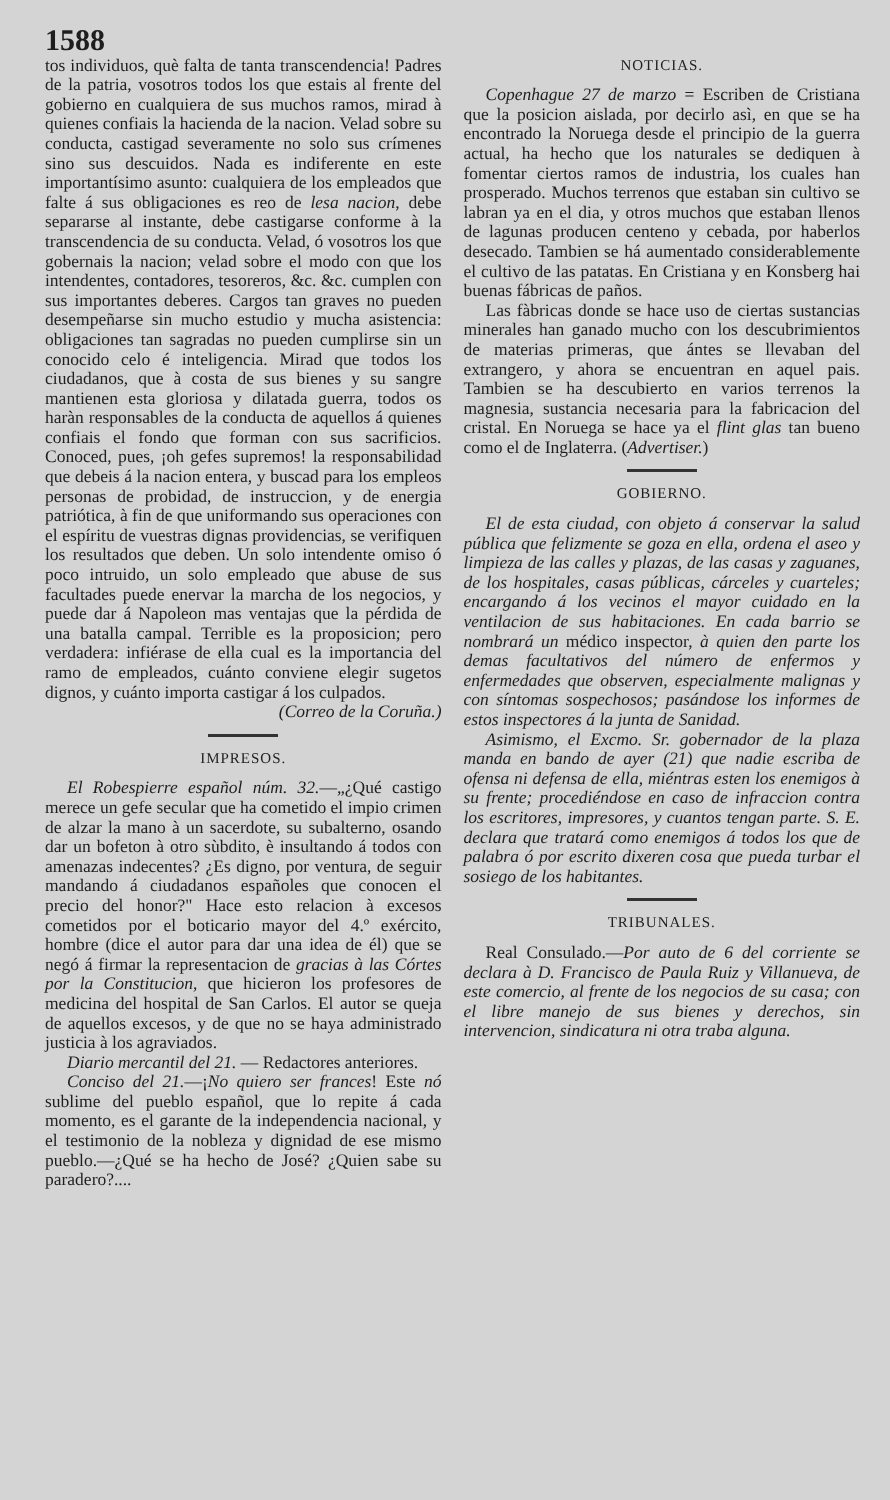1588
tos individuos, què falta de tanta transcendencia! Padres de la patria, vosotros todos los que estais al frente del gobierno en cualquiera de sus muchos ramos, mirad à quienes confiais la hacienda de la nacion. Velad sobre su conducta, castigad severamente no solo sus crímenes sino sus descuidos. Nada es indiferente en este importantísimo asunto: cualquiera de los empleados que falte á sus obligaciones es reo de lesa nacion, debe separarse al instante, debe castigarse conforme à la transcendencia de su conducta. Velad, ó vosotros los que gobernais la nacion; velad sobre el modo con que los intendentes, contadores, tesoreros, &c. &c. cumplen con sus importantes deberes. Cargos tan graves no pueden desempeñarse sin mucho estudio y mucha asistencia: obligaciones tan sagradas no pueden cumplirse sin un conocido celo é inteligencia. Mirad que todos los ciudadanos, que à costa de sus bienes y su sangre mantienen esta gloriosa y dilatada guerra, todos os haràn responsables de la conducta de aquellos á quienes confiais el fondo que forman con sus sacrificios. Conoced, pues, ¡oh gefes supremos! la responsabilidad que debeis á la nacion entera, y buscad para los empleos personas de probidad, de instruccion, y de energia patriótica, à fin de que uniformando sus operaciones con el espíritu de vuestras dignas providencias, se verifiquen los resultados que deben. Un solo intendente omiso ó poco intruido, un solo empleado que abuse de sus facultades puede enervar la marcha de los negocios, y puede dar á Napoleon mas ventajas que la pérdida de una batalla campal. Terrible es la proposicion; pero verdadera: infiérase de ella cual es la importancia del ramo de empleados, cuánto conviene elegir sugetos dignos, y cuánto importa castigar á los culpados.
(Correo de la Coruña.)
IMPRESOS.
El Robespierre español núm. 32.—„¿Qué castigo merece un gefe secular que ha cometido el impio crimen de alzar la mano à un sacerdote, su subalterno, osando dar un bofeton à otro sùbdito, è insultando á todos con amenazas indecentes? ¿Es digno, por ventura, de seguir mandando á ciudadanos españoles que conocen el precio del honor?" Hace esto relacion à excesos cometidos por el boticario mayor del 4.º exército, hombre (dice el autor para dar una idea de él) que se negó á firmar la representacion de gracias à las Córtes por la Constitucion, que hicieron los profesores de medicina del hospital de San Carlos. El autor se queja de aquellos excesos, y de que no se haya administrado justicia à los agraviados.
Diario mercantil del 21. — Redactores anteriores.
Conciso del 21.—¡No quiero ser frances! Este nó sublime del pueblo español, que lo repite á cada momento, es el garante de la independencia nacional, y el testimonio de la nobleza y dignidad de ese mismo pueblo.—¿Qué se ha hecho de José? ¿Quien sabe su paradero?....
NOTICIAS.
Copenhague 27 de marzo = Escriben de Cristiana que la posicion aislada, por decirlo asì, en que se ha encontrado la Noruega desde el principio de la guerra actual, ha hecho que los naturales se dediquen à fomentar ciertos ramos de industria, los cuales han prosperado. Muchos terrenos que estaban sin cultivo se labran ya en el dia, y otros muchos que estaban llenos de lagunas producen centeno y cebada, por haberlos desecado. Tambien se há aumentado considerablemente el cultivo de las patatas. En Cristiana y en Konsberg hai buenas fábricas de paños.
Las fàbricas donde se hace uso de ciertas sustancias minerales han ganado mucho con los descubrimientos de materias primeras, que ántes se llevaban del extrangero, y ahora se encuentran en aquel pais. Tambien se ha descubierto en varios terrenos la magnesia, sustancia necesaria para la fabricacion del cristal. En Noruega se hace ya el flint glas tan bueno como el de Inglaterra. (Advertiser.)
GOBIERNO.
El de esta ciudad, con objeto á conservar la salud pública que felizmente se goza en ella, ordena el aseo y limpieza de las calles y plazas, de las casas y zaguanes, de los hospitales, casas públicas, cárceles y cuarteles; encargando á los vecinos el mayor cuidado en la ventilacion de sus habitaciones. En cada barrio se nombrará un médico inspector, à quien den parte los demas facultativos del número de enfermos y enfermedades que observen, especialmente malignas y con síntomas sospechosos; pasándose los informes de estos inspectores á la junta de Sanidad.
Asimismo, el Excmo. Sr. gobernador de la plaza manda en bando de ayer (21) que nadie escriba de ofensa ni defensa de ella, miéntras esten los enemigos à su frente; procediéndose en caso de infraccion contra los escritores, impresores, y cuantos tengan parte. S. E. declara que tratará como enemigos á todos los que de palabra ó por escrito dixeren cosa que pueda turbar el sosiego de los habitantes.
TRIBUNALES.
Real Consulado.—Por auto de 6 del corriente se declara à D. Francisco de Paula Ruiz y Villanueva, de este comercio, al frente de los negocios de su casa; con el libre manejo de sus bienes y derechos, sin intervencion, sindicatura ni otra traba alguna.